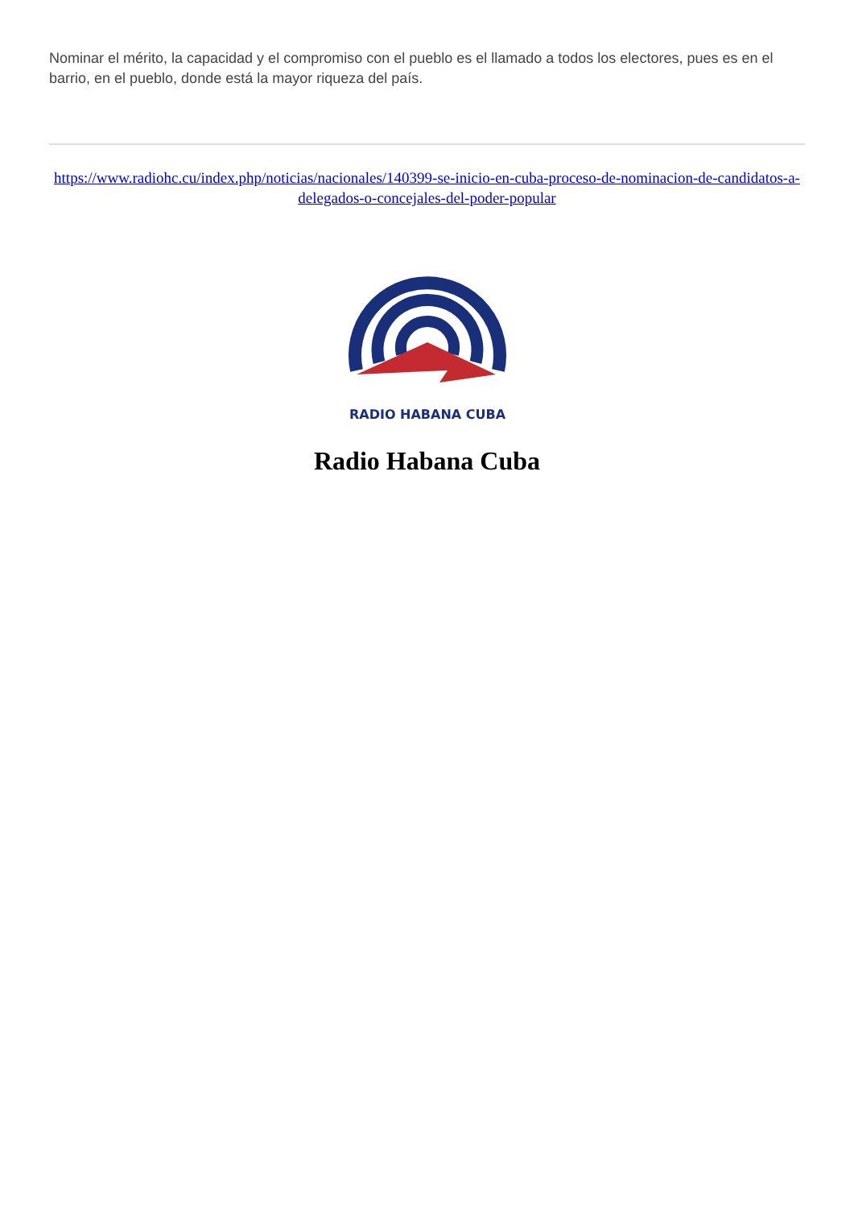Nominar el mérito, la capacidad y el compromiso con el pueblo es el llamado a todos los electores, pues es en el barrio, en el pueblo, donde está la mayor riqueza del país.
https://www.radiohc.cu/index.php/noticias/nacionales/140399-se-inicio-en-cuba-proceso-de-nominacion-de-candidatos-a-delegados-o-concejales-del-poder-popular
RADIO HABANA CUBA
Radio Habana Cuba